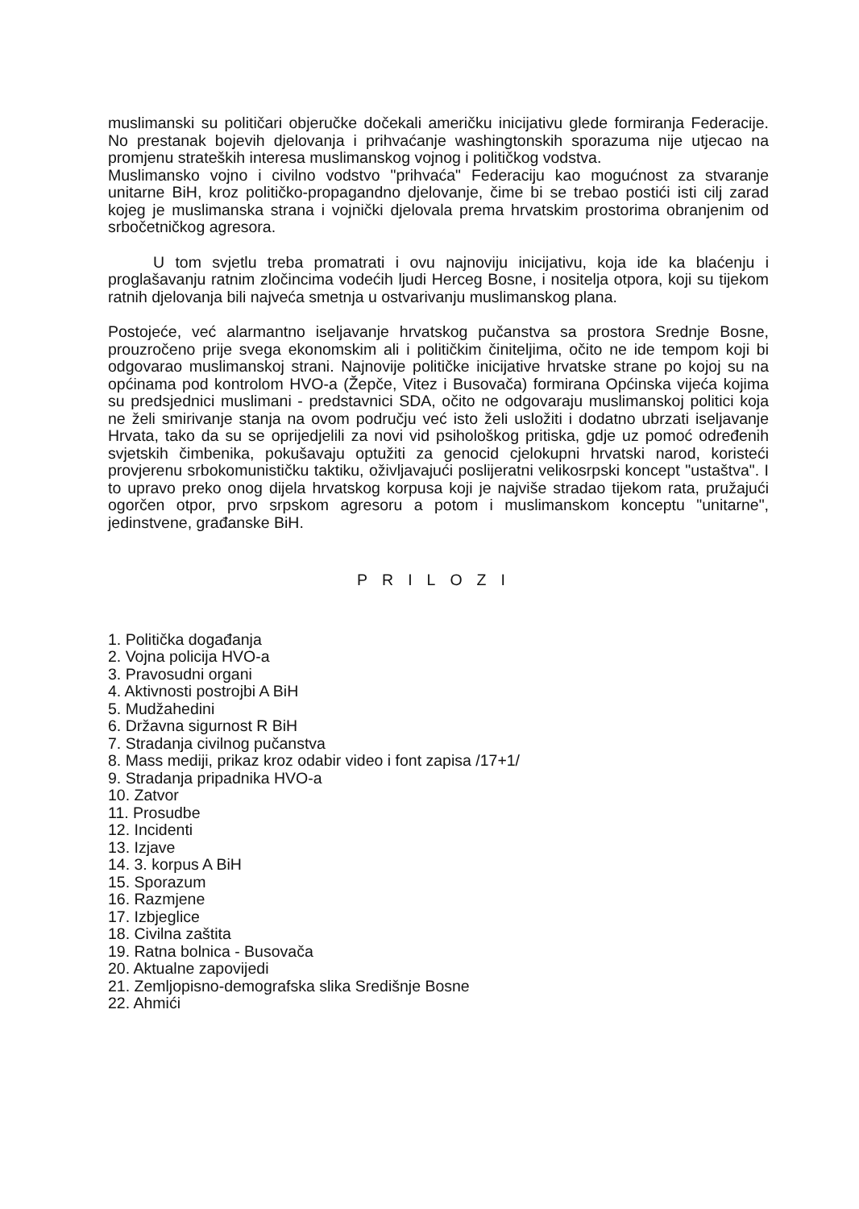muslimanski su političari objeručke dočekali američku inicijativu glede formiranja Federacije. No prestanak bojevih djelovanja i prihvaćanje washingtonskih sporazuma nije utjecao na promjenu strateških interesa muslimanskog vojnog i političkog vodstva.
Muslimansko vojno i civilno vodstvo "prihvaća" Federaciju kao mogućnost za stvaranje unitarne BiH, kroz političko-propagandno djelovanje, čime bi se trebao postići isti cilj zarad kojeg je muslimanska strana i vojnički djelovala prema hrvatskim prostorima obranjenim od srbočetničkog agresora.
U tom svjetlu treba promatrati i ovu najnoviju inicijativu, koja ide ka blaćenju i proglašavanju ratnim zločincima vodećih ljudi Herceg Bosne, i nositelja otpora, koji su tijekom ratnih djelovanja bili najveća smetnja u ostvarivanju muslimanskog plana.
Postojeće, već alarmantno iseljavanje hrvatskog pučanstva sa prostora Srednje Bosne, prouzročeno prije svega ekonomskim ali i političkim činiteljima, očito ne ide tempom koji bi odgovarao muslimanskoj strani. Najnovije političke inicijative hrvatske strane po kojoj su na općinama pod kontrolom HVO-a (Žepče, Vitez i Busovača) formirana Općinska vijeća kojima su predsjednici muslimani - predstavnici SDA, očito ne odgovaraju muslimanskoj politici koja ne želi smirivanje stanja na ovom području već isto želi usložiti i dodatno ubrzati iseljavanje Hrvata, tako da su se oprijedjelili za novi vid psihološkog pritiska, gdje uz pomoć određenih svjetskih čimbenika, pokušavaju optužiti za genocid cjelokupni hrvatski narod, koristeći provjerenu srbokomunističku taktiku, oživljavajući poslijeratni velikosrpski koncept "ustaštva". I to upravo preko onog dijela hrvatskog korpusa koji je najviše stradao tijekom rata, pružajući ogorčen otpor, prvo srpskom agresoru a potom i muslimanskom konceptu "unitarne", jedinstvene, građanske BiH.
PRILOZI
1. Politička događanja
2. Vojna policija HVO-a
3. Pravosudni organi
4. Aktivnosti postrojbi A BiH
5. Mudžahedini
6. Državna sigurnost R BiH
7. Stradanja civilnog pučanstva
8. Mass mediji, prikaz kroz odabir video i font zapisa /17+1/
9. Stradanja pripadnika HVO-a
10. Zatvor
11. Prosudbe
12. Incidenti
13. Izjave
14. 3. korpus A BiH
15. Sporazum
16. Razmjene
17. Izbjeglice
18. Civilna zaštita
19. Ratna bolnica - Busovača
20. Aktualne zapovijedi
21. Zemljopisno-demografska slika Središnje Bosne
22. Ahmići